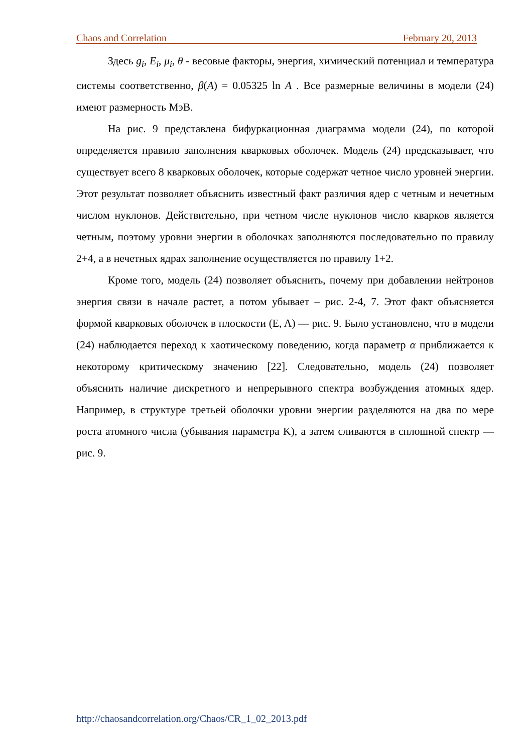Chaos and Correlation February 20, 2013
Здесь g<sub>i</sub>, E<sub>i</sub>, μ<sub>i</sub>, θ - весовые факторы, энергия, химический потенциал и температура системы соответственно, β(A) = 0.05325 ln A . Все размерные величины в модели (24) имеют размерность МэВ.
На рис. 9 представлена бифуркационная диаграмма модели (24), по которой определяется правило заполнения кварковых оболочек. Модель (24) предсказывает, что существует всего 8 кварковых оболочек, которые содержат четное число уровней энергии. Этот результат позволяет объяснить известный факт различия ядер с четным и нечетным числом нуклонов. Действительно, при четном числе нуклонов число кварков является четным, поэтому уровни энергии в оболочках заполняются последовательно по правилу 2+4, а в нечетных ядрах заполнение осуществляется по правилу 1+2.
Кроме того, модель (24) позволяет объяснить, почему при добавлении нейтронов энергия связи в начале растет, а потом убывает – рис. 2-4, 7. Этот факт объясняется формой кварковых оболочек в плоскости (E, A) — рис. 9. Было установлено, что в модели (24) наблюдается переход к хаотическому поведению, когда параметр α приближается к некоторому критическому значению [22]. Следовательно, модель (24) позволяет объяснить наличие дискретного и непрерывного спектра возбуждения атомных ядер. Например, в структуре третьей оболочки уровни энергии разделяются на два по мере роста атомного числа (убывания параметра K), а затем сливаются в сплошной спектр — рис. 9.
http://chaosandcorrelation.org/Chaos/CR_1_02_2013.pdf